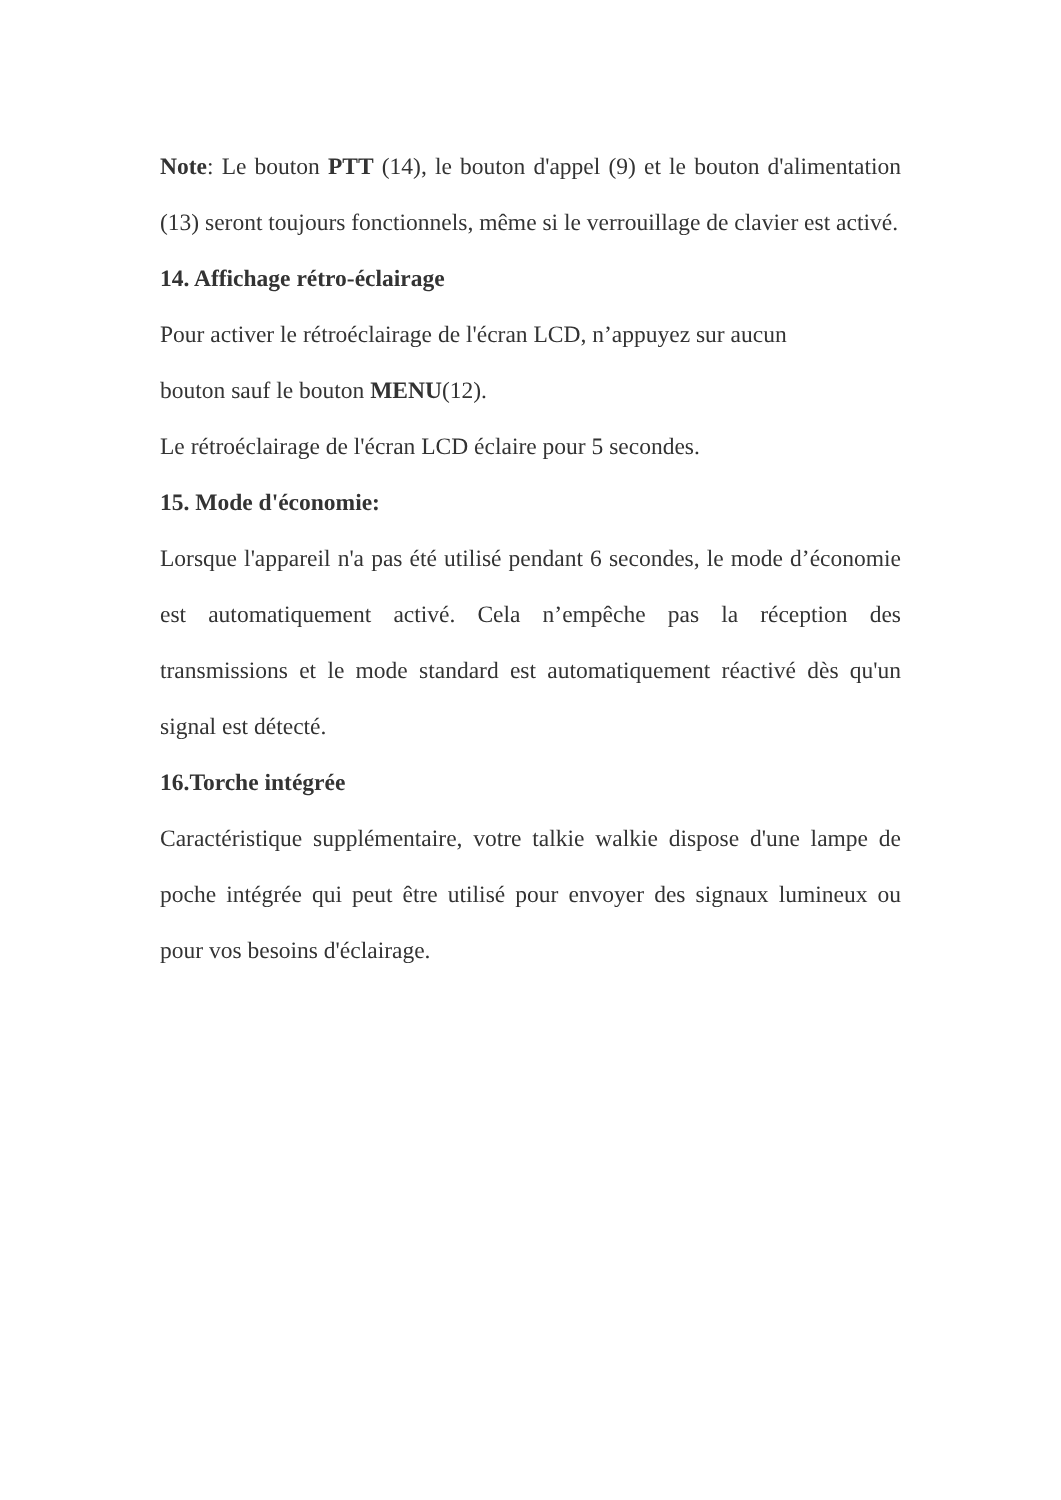Note: Le bouton PTT (14), le bouton d'appel (9) et le bouton d'alimentation (13) seront toujours fonctionnels, même si le verrouillage de clavier est activé.
14. Affichage rétro-éclairage
Pour activer le rétroéclairage de l'écran LCD, n’appuyez sur aucun
bouton sauf le bouton MENU(12).
Le rétroéclairage de l'écran LCD éclaire pour 5 secondes.
15. Mode d'économie:
Lorsque l'appareil n'a pas été utilisé pendant 6 secondes, le mode d’économie est automatiquement activé. Cela n’empêche pas la réception des transmissions et le mode standard est automatiquement réactivé dès qu'un signal est détecté.
16.Torche intégrée
Caractéristique supplémentaire, votre talkie walkie dispose d'une lampe de poche intégrée qui peut être utilisé pour envoyer des signaux lumineux ou pour vos besoins d'éclairage.